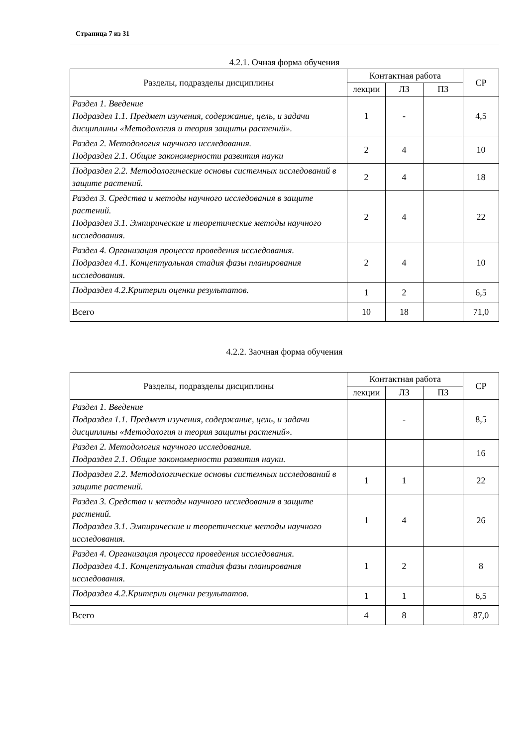Страница 7 из 31
4.2.1. Очная форма обучения
| Разделы, подразделы дисциплины | Контактная работа | | | СР |
| --- | --- | --- | --- | --- |
| | лекции | ЛЗ | ПЗ | |
| Раздел 1. Введение Подраздел 1.1. Предмет изучения, содержание, цель, и задачи дисциплины «Методология и теория защиты растений». | 1 | - | | 4,5 |
| Раздел 2. Методология научного исследования. Подраздел 2.1. Общие закономерности развития науки | 2 | 4 | | 10 |
| Подраздел 2.2. Методологические основы системных исследований в защите растений. | 2 | 4 | | 18 |
| Раздел 3. Средства и методы научного исследования в защите растений. Подраздел 3.1. Эмпирические и теоретические методы научного исследования. | 2 | 4 | | 22 |
| Раздел 4. Организация процесса проведения исследования. Подраздел 4.1. Концептуальная стадия фазы планирования исследования. | 2 | 4 | | 10 |
| Подраздел 4.2.Критерии оценки результатов. | 1 | 2 | | 6,5 |
| Всего | 10 | 18 | | 71,0 |
4.2.2. Заочная форма обучения
| Разделы, подразделы дисциплины | Контактная работа | | | СР |
| --- | --- | --- | --- | --- |
| | лекции | ЛЗ | ПЗ | |
| Раздел 1. Введение Подраздел 1.1. Предмет изучения, содержание, цель, и задачи дисциплины «Методология и теория защиты растений». | | - | | 8,5 |
| Раздел 2. Методология научного исследования. Подраздел 2.1. Общие закономерности развития науки. | | | | 16 |
| Подраздел 2.2. Методологические основы системных исследований в защите растений. | 1 | 1 | | 22 |
| Раздел 3. Средства и методы научного исследования в защите растений. Подраздел 3.1. Эмпирические и теоретические методы научного исследования. | 1 | 4 | | 26 |
| Раздел 4. Организация процесса проведения исследования. Подраздел 4.1. Концептуальная стадия фазы планирования исследования. | 1 | 2 | | 8 |
| Подраздел 4.2.Критерии оценки результатов. | 1 | 1 | | 6,5 |
| Всего | 4 | 8 | | 87,0 |